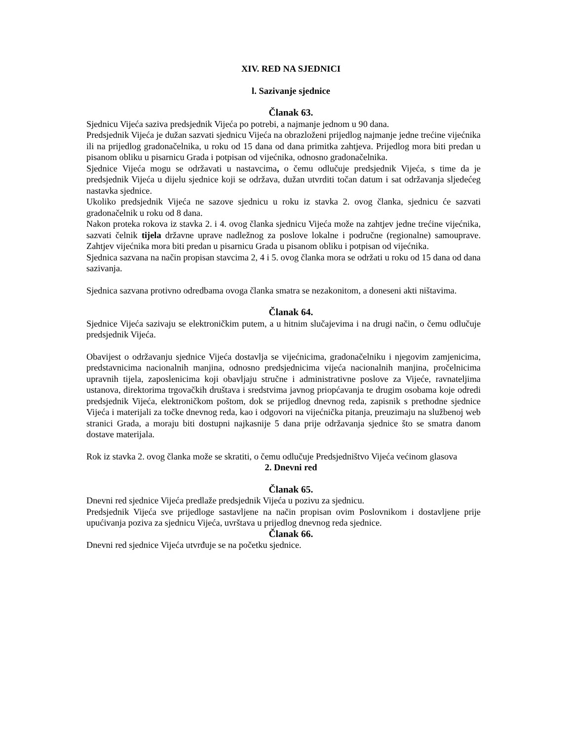XIV. RED NA SJEDNICI
l. Sazivanje sjednice
Članak 63.
Sjednicu Vijeća saziva predsjednik Vijeća po potrebi, a najmanje jednom u 90 dana.
Predsjednik Vijeća je dužan sazvati sjednicu Vijeća na obrazloženi prijedlog najmanje jedne trećine vijećnika ili na prijedlog gradonačelnika, u roku od 15 dana od dana primitka zahtjeva. Prijedlog mora biti predan u pisanom obliku u pisarnicu Grada i potpisan od vijećnika, odnosno gradonačelnika.
Sjednice Vijeća mogu se održavati u nastavcima, o čemu odlučuje predsjednik Vijeća, s time da je predsjednik Vijeća u dijelu sjednice koji se održava, dužan utvrditi točan datum i sat održavanja sljedećeg nastavka sjednice.
Ukoliko predsjednik Vijeća ne sazove sjednicu u roku iz stavka 2. ovog članka, sjednicu će sazvati gradonačelnik u roku od 8 dana.
Nakon proteka rokova iz stavka 2. i 4. ovog članka sjednicu Vijeća može na zahtjev jedne trećine vijećnika, sazvati čelnik tijela državne uprave nadležnog za poslove lokalne i područne (regionalne) samouprave. Zahtjev vijećnika mora biti predan u pisarnicu Grada u pisanom obliku i potpisan od vijećnika.
Sjednica sazvana na način propisan stavcima 2, 4 i 5. ovog članka mora se održati u roku od 15 dana od dana sazivanja.
Sjednica sazvana protivno odredbama ovoga članka smatra se nezakonitom, a doneseni akti ništavima.
Članak 64.
Sjednice Vijeća sazivaju se elektroničkim putem, a u hitnim slučajevima i na drugi način, o čemu odlučuje predsjednik Vijeća.
Obavijest o održavanju sjednice Vijeća dostavlja se vijećnicima, gradonačelniku i njegovim zamjenicima, predstavnicima nacionalnih manjina, odnosno predsjednicima vijeća nacionalnih manjina, pročelnicima upravnih tijela, zaposlenicima koji obavljaju stručne i administrativne poslove za Vijeće, ravnateljima ustanova, direktorima trgovačkih društava i sredstvima javnog priopćavanja te drugim osobama koje odredi predsjednik Vijeća, elektroničkom poštom, dok se prijedlog dnevnog reda, zapisnik s prethodne sjednice Vijeća i materijali za točke dnevnog reda, kao i odgovori na vijećnička pitanja, preuzimaju na službenoj web stranici Grada, a moraju biti dostupni najkasnije 5 dana prije održavanja sjednice što se smatra danom dostave materijala.
Rok iz stavka 2. ovog članka može se skratiti, o čemu odlučuje Predsjedništvo Vijeća većinom glasova
2. Dnevni red
Članak 65.
Dnevni red sjednice Vijeća predlaže predsjednik Vijeća u pozivu za sjednicu.
Predsjednik Vijeća sve prijedloge sastavljene na način propisan ovim Poslovnikom i dostavljene prije upućivanja poziva za sjednicu Vijeća, uvrštava u prijedlog dnevnog reda sjednice.
Članak 66.
Dnevni red sjednice Vijeća utvrđuje se na početku sjednice.